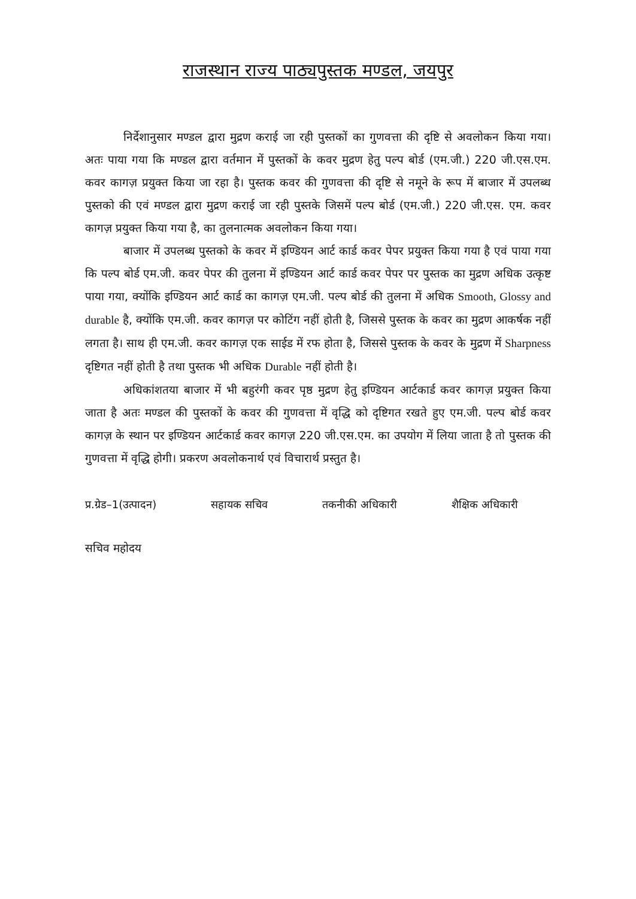राजस्थान राज्य पाठ्यपुस्तक मण्डल, जयपुर
निर्देशानुसार मण्डल द्वारा मुद्रण कराई जा रही पुस्तकों का गुणवत्ता की दृष्टि से अवलोकन किया गया। अतः पाया गया कि मण्डल द्वारा वर्तमान में पुस्तकों के कवर मुद्रण हेतु पल्प बोर्ड (एम.जी.) 220 जी.एस.एम. कवर कागज़ प्रयुक्त किया जा रहा है। पुस्तक कवर की गुणवत्ता की दृष्टि से नमूने के रूप में बाजार में उपलब्ध पुस्तको की एवं मण्डल द्वारा मुद्रण कराई जा रही पुस्तके जिसमें पल्प बोर्ड (एम.जी.) 220 जी.एस. एम. कवर कागज़ प्रयुक्त किया गया है, का तुलनात्मक अवलोकन किया गया।
बाजार में उपलब्ध पुस्तको के कवर में इण्डियन आर्ट कार्ड कवर पेपर प्रयुक्त किया गया है एवं पाया गया कि पल्प बोर्ड एम.जी. कवर पेपर की तुलना में इण्डियन आर्ट कार्ड कवर पेपर पर पुस्तक का मुद्रण अधिक उत्कृष्ट पाया गया, क्योंकि इण्डियन आर्ट कार्ड का कागज़ एम.जी. पल्प बोर्ड की तुलना में अधिक Smooth, Glossy and durable है, क्योंकि एम.जी. कवर कागज़ पर कोटिंग नहीं होती है, जिससे पुस्तक के कवर का मुद्रण आकर्षक नहीं लगता है। साथ ही एम.जी. कवर कागज़ एक साईड में रफ होता है, जिससे पुस्तक के कवर के मुद्रण में Sharpness दृष्टिगत नहीं होती है तथा पुस्तक भी अधिक Durable नहीं होती है।
अधिकांशतया बाजार में भी बहुरंगी कवर पृष्ठ मुद्रण हेतु इण्डियन आर्टकार्ड कवर कागज़ प्रयुक्त किया जाता है अतः मण्डल की पुस्तकों के कवर की गुणवत्ता में वृद्धि को दृष्टिगत रखते हुए एम.जी. पल्प बोर्ड कवर कागज़ के स्थान पर इण्डियन आर्टकार्ड कवर कागज़ 220 जी.एस.एम. का उपयोग में लिया जाता है तो पुस्तक की गुणवत्ता में वृद्धि होगी। प्रकरण अवलोकनार्थ एवं विचारार्थ प्रस्तुत है।
प्र.ग्रेड–1(उत्पादन) सहायक सचिव तकनीकी अधिकारी शैक्षिक अधिकारी
सचिव महोदय